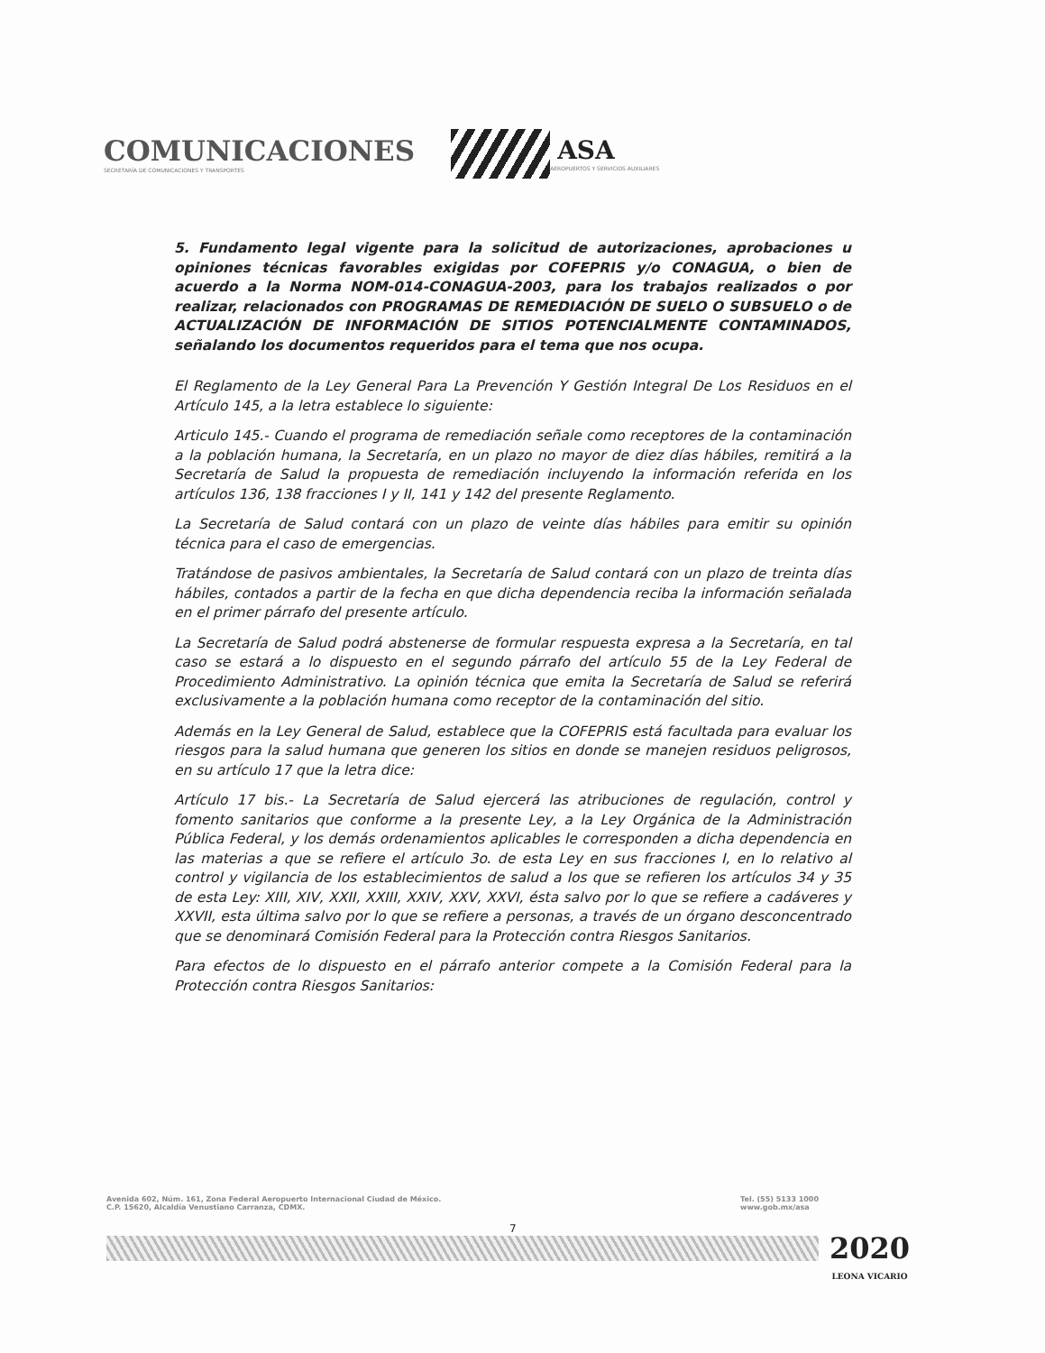COMUNICACIONES
SECRETARÍA DE COMUNICACIONES Y TRANSPORTES
ASA
AEROPUERTOS Y SERVICIOS AUXILIARES
5. Fundamento legal vigente para la solicitud de autorizaciones, aprobaciones u opiniones técnicas favorables exigidas por COFEPRIS y/o CONAGUA, o bien de acuerdo a la Norma NOM-014-CONAGUA-2003, para los trabajos realizados o por realizar, relacionados con PROGRAMAS DE REMEDIACIÓN DE SUELO O SUBSUELO o de ACTUALIZACIÓN DE INFORMACIÓN DE SITIOS POTENCIALMENTE CONTAMINADOS, señalando los documentos requeridos para el tema que nos ocupa.
El Reglamento de la Ley General Para La Prevención Y Gestión Integral De Los Residuos en el Artículo 145, a la letra establece lo siguiente:
Articulo 145.- Cuando el programa de remediación señale como receptores de la contaminación a la población humana, la Secretaría, en un plazo no mayor de diez días hábiles, remitirá a la Secretaría de Salud la propuesta de remediación incluyendo la información referida en los artículos 136, 138 fracciones I y II, 141 y 142 del presente Reglamento.
La Secretaría de Salud contará con un plazo de veinte días hábiles para emitir su opinión técnica para el caso de emergencias.
Tratándose de pasivos ambientales, la Secretaría de Salud contará con un plazo de treinta días hábiles, contados a partir de la fecha en que dicha dependencia reciba la información señalada en el primer párrafo del presente artículo.
La Secretaría de Salud podrá abstenerse de formular respuesta expresa a la Secretaría, en tal caso se estará a lo dispuesto en el segundo párrafo del artículo 55 de la Ley Federal de Procedimiento Administrativo. La opinión técnica que emita la Secretaría de Salud se referirá exclusivamente a la población humana como receptor de la contaminación del sitio.
Además en la Ley General de Salud, establece que la COFEPRIS está facultada para evaluar los riesgos para la salud humana que generen los sitios en donde se manejen residuos peligrosos, en su artículo 17 que la letra dice:
Artículo 17 bis.- La Secretaría de Salud ejercerá las atribuciones de regulación, control y fomento sanitarios que conforme a la presente Ley, a la Ley Orgánica de la Administración Pública Federal, y los demás ordenamientos aplicables le corresponden a dicha dependencia en las materias a que se refiere el artículo 3o. de esta Ley en sus fracciones I, en lo relativo al control y vigilancia de los establecimientos de salud a los que se refieren los artículos 34 y 35 de esta Ley: XIII, XIV, XXII, XXIII, XXIV, XXV, XXVI, ésta salvo por lo que se refiere a cadáveres y XXVII, esta última salvo por lo que se refiere a personas, a través de un órgano desconcentrado que se denominará Comisión Federal para la Protección contra Riesgos Sanitarios.
Para efectos de lo dispuesto en el párrafo anterior compete a la Comisión Federal para la Protección contra Riesgos Sanitarios:
Avenida 602, Núm. 161, Zona Federal Aeropuerto Internacional Ciudad de México.
C.P. 15620, Alcaldía Venustiano Carranza, CDMX.
Tel. (55) 5133 1000
www.gob.mx/asa
7
2020
LEONA VICARIO